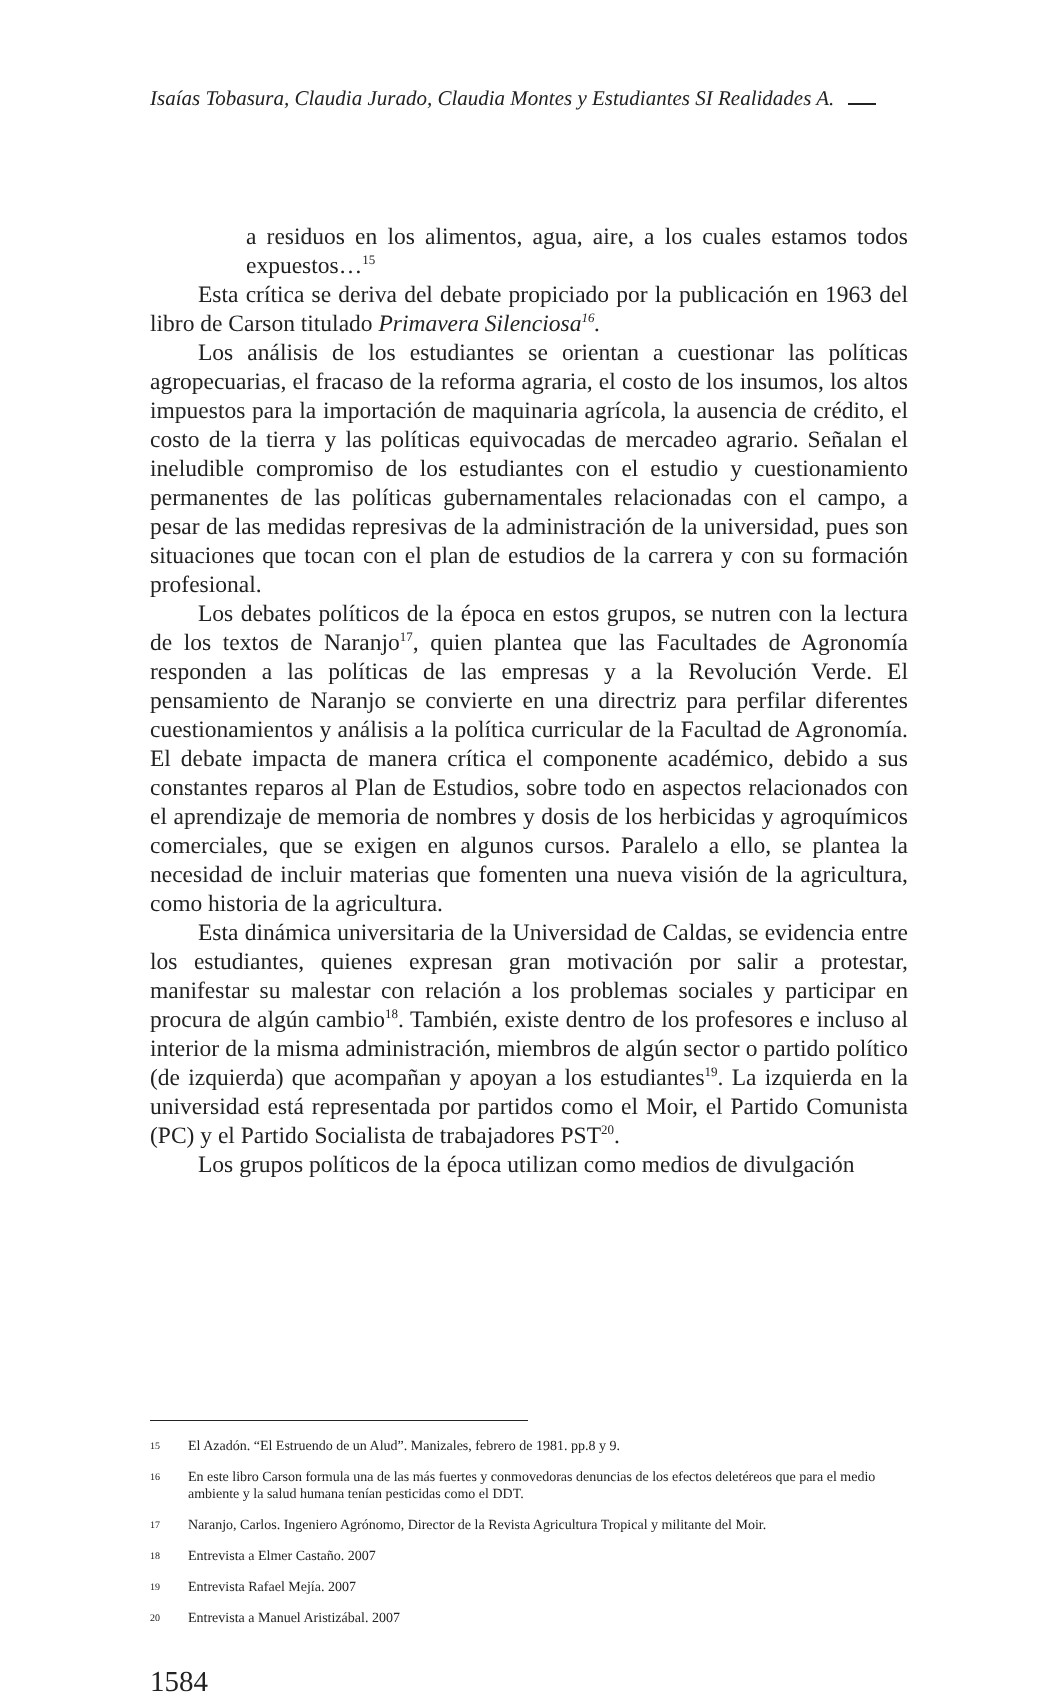Isaías Tobasura, Claudia Jurado, Claudia Montes y Estudiantes SI Realidades A.
a residuos en los alimentos, agua, aire, a los cuales estamos todos expuestos…<sup>15</sup>
Esta crítica se deriva del debate propiciado por la publicación en 1963 del libro de Carson titulado Primavera Silenciosa<sup>16</sup>.
Los análisis de los estudiantes se orientan a cuestionar las políticas agropecuarias, el fracaso de la reforma agraria, el costo de los insumos, los altos impuestos para la importación de maquinaria agrícola, la ausencia de crédito, el costo de la tierra y las políticas equivocadas de mercadeo agrario. Señalan el ineludible compromiso de los estudiantes con el estudio y cuestionamiento permanentes de las políticas gubernamentales relacionadas con el campo, a pesar de las medidas represivas de la administración de la universidad, pues son situaciones que tocan con el plan de estudios de la carrera y con su formación profesional.
Los debates políticos de la época en estos grupos, se nutren con la lectura de los textos de Naranjo<sup>17</sup>, quien plantea que las Facultades de Agronomía responden a las políticas de las empresas y a la Revolución Verde. El pensamiento de Naranjo se convierte en una directriz para perfilar diferentes cuestionamientos y análisis a la política curricular de la Facultad de Agronomía. El debate impacta de manera crítica el componente académico, debido a sus constantes reparos al Plan de Estudios, sobre todo en aspectos relacionados con el aprendizaje de memoria de nombres y dosis de los herbicidas y agroquímicos comerciales, que se exigen en algunos cursos. Paralelo a ello, se plantea la necesidad de incluir materias que fomenten una nueva visión de la agricultura, como historia de la agricultura.
Esta dinámica universitaria de la Universidad de Caldas, se evidencia entre los estudiantes, quienes expresan gran motivación por salir a protestar, manifestar su malestar con relación a los problemas sociales y participar en procura de algún cambio<sup>18</sup>. También, existe dentro de los profesores e incluso al interior de la misma administración, miembros de algún sector o partido político (de izquierda) que acompañan y apoyan a los estudiantes<sup>19</sup>. La izquierda en la universidad está representada por partidos como el Moir, el Partido Comunista (PC) y el Partido Socialista de trabajadores PST<sup>20</sup>.
Los grupos políticos de la época utilizan como medios de divulgación
15 El Azadón. “El Estruendo de un Alud”. Manizales, febrero de 1981. pp.8 y 9.
16 En este libro Carson formula una de las más fuertes y conmovedoras denuncias de los efectos deletéreos que para el medio ambiente y la salud humana tenían pesticidas como el DDT.
17 Naranjo, Carlos. Ingeniero Agrónomo, Director de la Revista Agricultura Tropical y militante del Moir.
18 Entrevista a Elmer Castaño. 2007
19 Entrevista Rafael Mejía. 2007
20 Entrevista a Manuel Aristizábal. 2007
1584